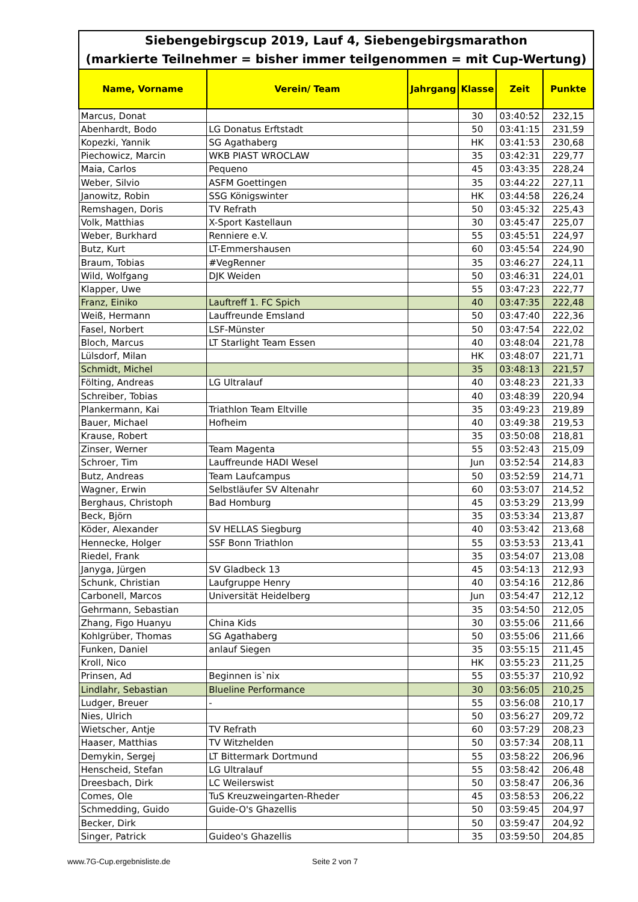Siebengebirgscup 2019, Lauf 4, Siebengebirgsmarathon
(markierte Teilnehmer = bisher immer teilgenommen = mit Cup-Wertung)
| Name, Vorname | Verein/ Team | Jahrgang | Klasse | Zeit | Punkte |
| --- | --- | --- | --- | --- | --- |
| Marcus, Donat | | | 30 | 03:40:52 | 232,15 |
| Abenhardt, Bodo | LG Donatus Erftstadt | | 50 | 03:41:15 | 231,59 |
| Kopezki, Yannik | SG Agathaberg | | HK | 03:41:53 | 230,68 |
| Piechowicz, Marcin | WKB PIAST WROCLAW | | 35 | 03:42:31 | 229,77 |
| Maia, Carlos | Pequeno | | 45 | 03:43:35 | 228,24 |
| Weber, Silvio | ASFM Goettingen | | 35 | 03:44:22 | 227,11 |
| Janowitz, Robin | SSG Königswinter | | HK | 03:44:58 | 226,24 |
| Remshagen, Doris | TV Refrath | | 50 | 03:45:32 | 225,43 |
| Volk, Matthias | X-Sport Kastellaun | | 30 | 03:45:47 | 225,07 |
| Weber, Burkhard | Renniere e.V. | | 55 | 03:45:51 | 224,97 |
| Butz, Kurt | LT-Emmershausen | | 60 | 03:45:54 | 224,90 |
| Braum, Tobias | #VegRenner | | 35 | 03:46:27 | 224,11 |
| Wild, Wolfgang | DJK Weiden | | 50 | 03:46:31 | 224,01 |
| Klapper, Uwe | | | 55 | 03:47:23 | 222,77 |
| Franz, Einiko | Lauftreff 1. FC Spich | | 40 | 03:47:35 | 222,48 |
| Weiß, Hermann | Lauffreunde Emsland | | 50 | 03:47:40 | 222,36 |
| Fasel, Norbert | LSF-Münster | | 50 | 03:47:54 | 222,02 |
| Bloch, Marcus | LT Starlight Team Essen | | 40 | 03:48:04 | 221,78 |
| Lülsdorf, Milan | | | HK | 03:48:07 | 221,71 |
| Schmidt, Michel | | | 35 | 03:48:13 | 221,57 |
| Fölting, Andreas | LG Ultralauf | | 40 | 03:48:23 | 221,33 |
| Schreiber, Tobias | | | 40 | 03:48:39 | 220,94 |
| Plankermann, Kai | Triathlon Team Eltville | | 35 | 03:49:23 | 219,89 |
| Bauer, Michael | Hofheim | | 40 | 03:49:38 | 219,53 |
| Krause, Robert | | | 35 | 03:50:08 | 218,81 |
| Zinser, Werner | Team Magenta | | 55 | 03:52:43 | 215,09 |
| Schroer, Tim | Lauffreunde HADI Wesel | | Jun | 03:52:54 | 214,83 |
| Butz, Andreas | Team Laufcampus | | 50 | 03:52:59 | 214,71 |
| Wagner, Erwin | Selbstläufer SV Altenahr | | 60 | 03:53:07 | 214,52 |
| Berghaus, Christoph | Bad Homburg | | 45 | 03:53:29 | 213,99 |
| Beck, Björn | | | 35 | 03:53:34 | 213,87 |
| Köder, Alexander | SV HELLAS Siegburg | | 40 | 03:53:42 | 213,68 |
| Hennecke, Holger | SSF Bonn Triathlon | | 55 | 03:53:53 | 213,41 |
| Riedel, Frank | | | 35 | 03:54:07 | 213,08 |
| Janyga, Jürgen | SV Gladbeck 13 | | 45 | 03:54:13 | 212,93 |
| Schunk, Christian | Laufgruppe Henry | | 40 | 03:54:16 | 212,86 |
| Carbonell, Marcos | Universität Heidelberg | | Jun | 03:54:47 | 212,12 |
| Gehrmann, Sebastian | | | 35 | 03:54:50 | 212,05 |
| Zhang, Figo Huanyu | China Kids | | 30 | 03:55:06 | 211,66 |
| Kohlgrüber, Thomas | SG Agathaberg | | 50 | 03:55:06 | 211,66 |
| Funken, Daniel | anlauf Siegen | | 35 | 03:55:15 | 211,45 |
| Kroll, Nico | | | HK | 03:55:23 | 211,25 |
| Prinsen, Ad | Beginnen is`nix | | 55 | 03:55:37 | 210,92 |
| Lindlahr, Sebastian | Blueline Performance | | 30 | 03:56:05 | 210,25 |
| Ludger, Breuer | - | | 55 | 03:56:08 | 210,17 |
| Nies, Ulrich | | | 50 | 03:56:27 | 209,72 |
| Wietscher, Antje | TV Refrath | | 60 | 03:57:29 | 208,23 |
| Haaser, Matthias | TV Witzhelden | | 50 | 03:57:34 | 208,11 |
| Demykin, Sergej | LT Bittermark Dortmund | | 55 | 03:58:22 | 206,96 |
| Henscheid, Stefan | LG Ultralauf | | 55 | 03:58:42 | 206,48 |
| Dreesbach, Dirk | LC Weilerswist | | 50 | 03:58:47 | 206,36 |
| Comes, Ole | TuS Kreuzweingarten-Rheder | | 45 | 03:58:53 | 206,22 |
| Schmedding, Guido | Guide-O's Ghazellis | | 50 | 03:59:45 | 204,97 |
| Becker, Dirk | | | 50 | 03:59:47 | 204,92 |
| Singer, Patrick | Guideo's Ghazellis | | 35 | 03:59:50 | 204,85 |
www.7G-Cup.ergebnisliste.de Seite 2 von 7